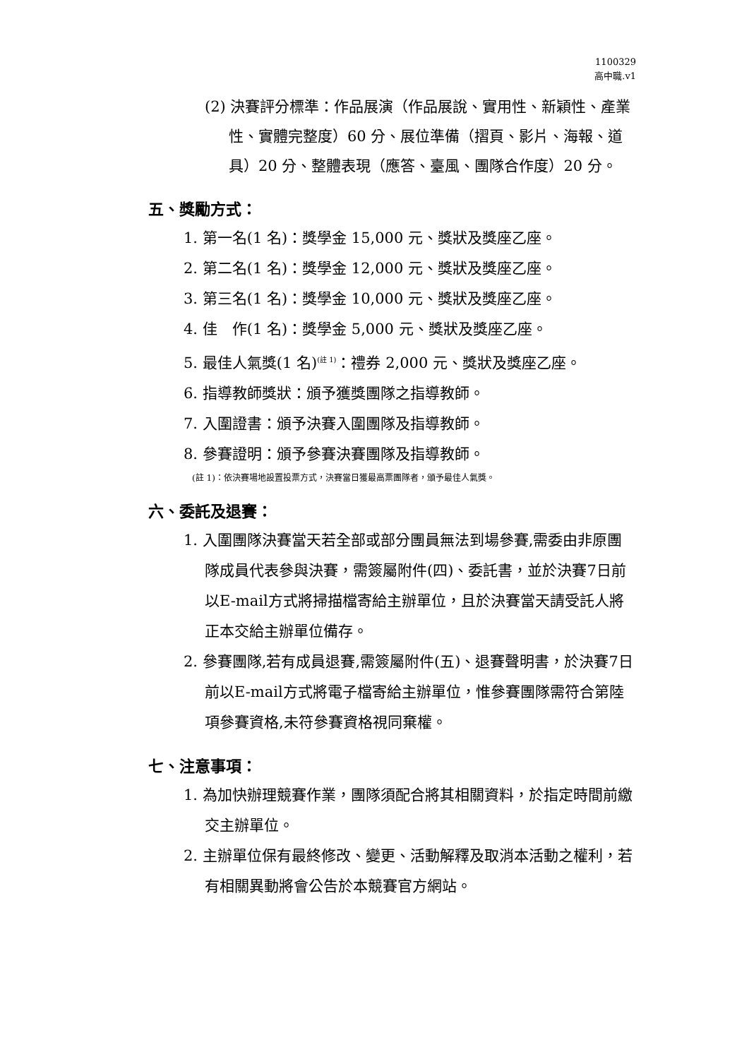1100329
高中職.v1
(2) 決賽評分標準：作品展演（作品展說、實用性、新穎性、產業性、實體完整度）60 分、展位準備（摺頁、影片、海報、道具）20 分、整體表現（應答、臺風、團隊合作度）20 分。
五、獎勵方式：
1. 第一名(1 名)：獎學金 15,000 元、獎狀及獎座乙座。
2. 第二名(1 名)：獎學金 12,000 元、獎狀及獎座乙座。
3. 第三名(1 名)：獎學金 10,000 元、獎狀及獎座乙座。
4. 佳　作(1 名)：獎學金 5,000 元、獎狀及獎座乙座。
5. 最佳人氣獎(1 名)<sup>(註 1)</sup>：禮券 2,000 元、獎狀及獎座乙座。
6. 指導教師獎狀：頒予獲獎團隊之指導教師。
7. 入圍證書：頒予決賽入圍團隊及指導教師。
8. 參賽證明：頒予參賽決賽團隊及指導教師。
(註 1)：依決賽場地設置投票方式，決賽當日獲最高票團隊者，頒予最佳人氣獎。
六、委託及退賽：
1. 入圍團隊決賽當天若全部或部分團員無法到場參賽,需委由非原團隊成員代表參與決賽，需簽屬附件(四)、委託書，並於決賽7日前以E-mail方式將掃描檔寄給主辦單位，且於決賽當天請受託人將正本交給主辦單位備存。
2. 參賽團隊,若有成員退賽,需簽屬附件(五)、退賽聲明書，於決賽7日前以E-mail方式將電子檔寄給主辦單位，惟參賽團隊需符合第陸項參賽資格,未符參賽資格視同棄權。
七、注意事項：
1. 為加快辦理競賽作業，團隊須配合將其相關資料，於指定時間前繳交主辦單位。
2. 主辦單位保有最終修改、變更、活動解釋及取消本活動之權利，若有相關異動將會公告於本競賽官方網站。